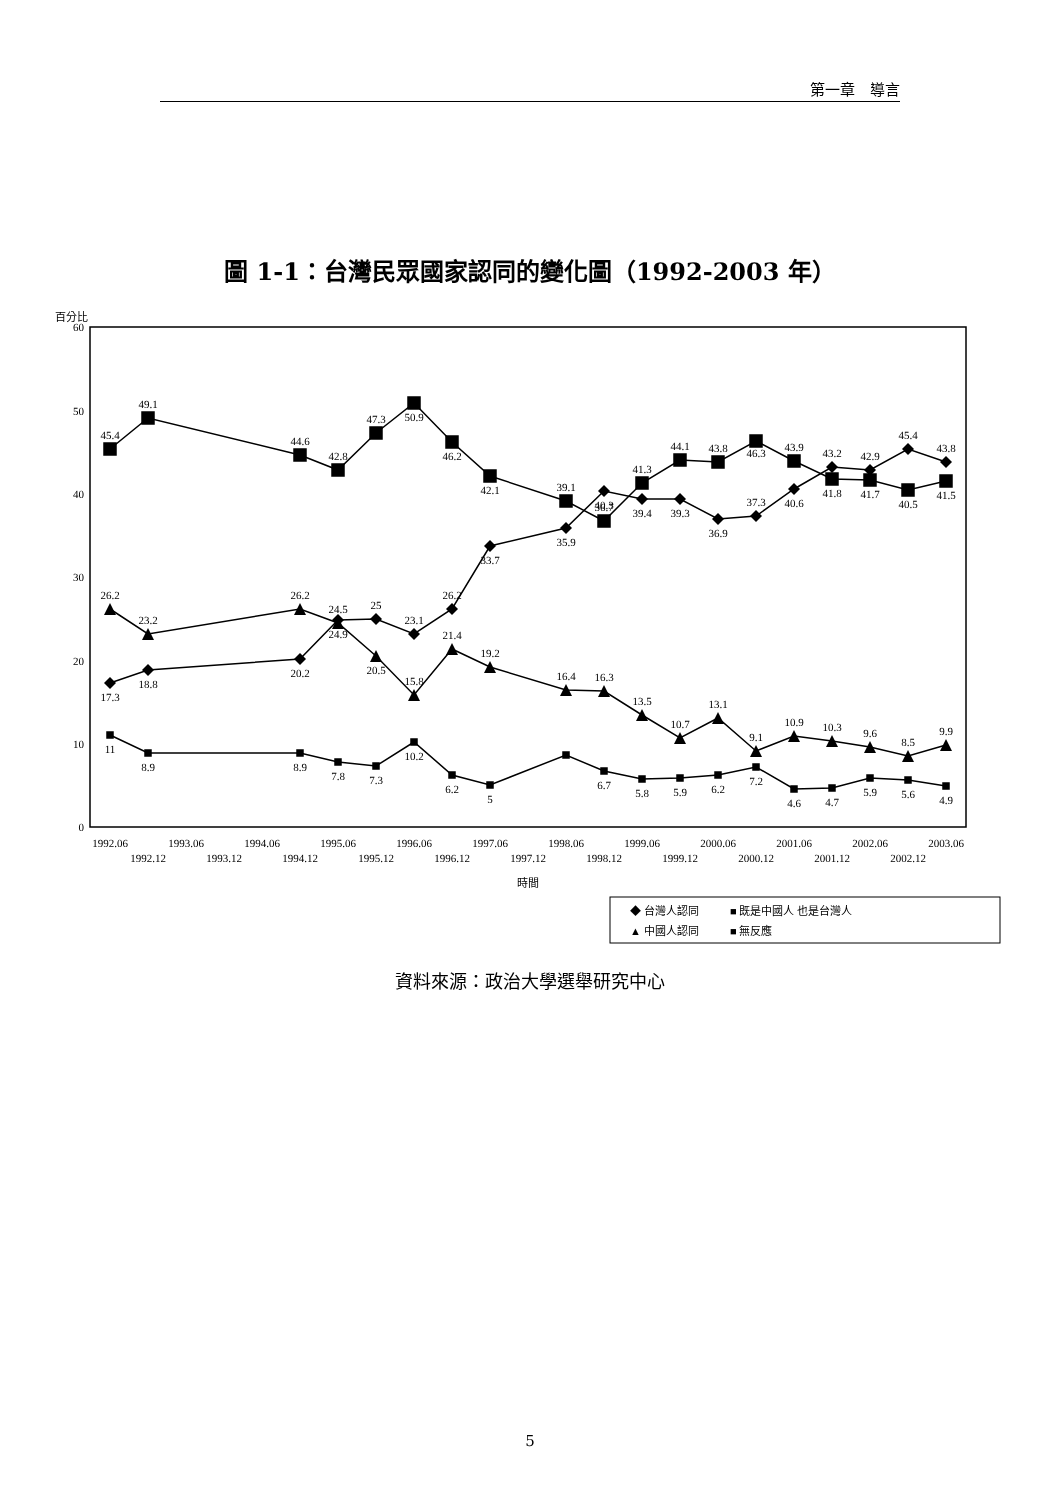第一章　導言
圖 1-1：台灣民眾國家認同的變化圖（1992-2003 年）
百分比
0
10
20
30
40
50
60
17.3
18.8
20.2
24.9
25
23.1
26.2
33.7
35.9
40.3
39.4
39.3
36.9
37.3
40.6
43.2
42.9
45.4
43.8
45.4
49.1
44.6
42.8
47.3
50.9
46.2
42.1
39.1
36.7
41.3
44.1
43.8
46.3
43.9
41.8
41.7
40.5
41.5
26.2
23.2
26.2
24.5
20.5
15.8
21.4
19.2
16.4
16.3
13.5
10.7
13.1
9.1
10.9
10.3
9.6
8.5
9.9
11
8.9
8.9
7.8
7.3
10.2
6.2
5
6.7
5.8
5.9
6.2
7.2
4.6
4.7
5.9
5.6
4.9
1992.06
1992.12
1993.06
1993.12
1994.06
1994.12
1995.06
1995.12
1996.06
1996.12
1997.06
1997.12
1998.06
1998.12
1999.06
1999.12
2000.06
2000.12
2001.06
2001.12
2002.06
2002.12
2003.06
時間
◆ 台灣人認同
■ 既是中國人 也是台灣人
▲ 中國人認同
■ 無反應
資料來源：政治大學選舉研究中心
5